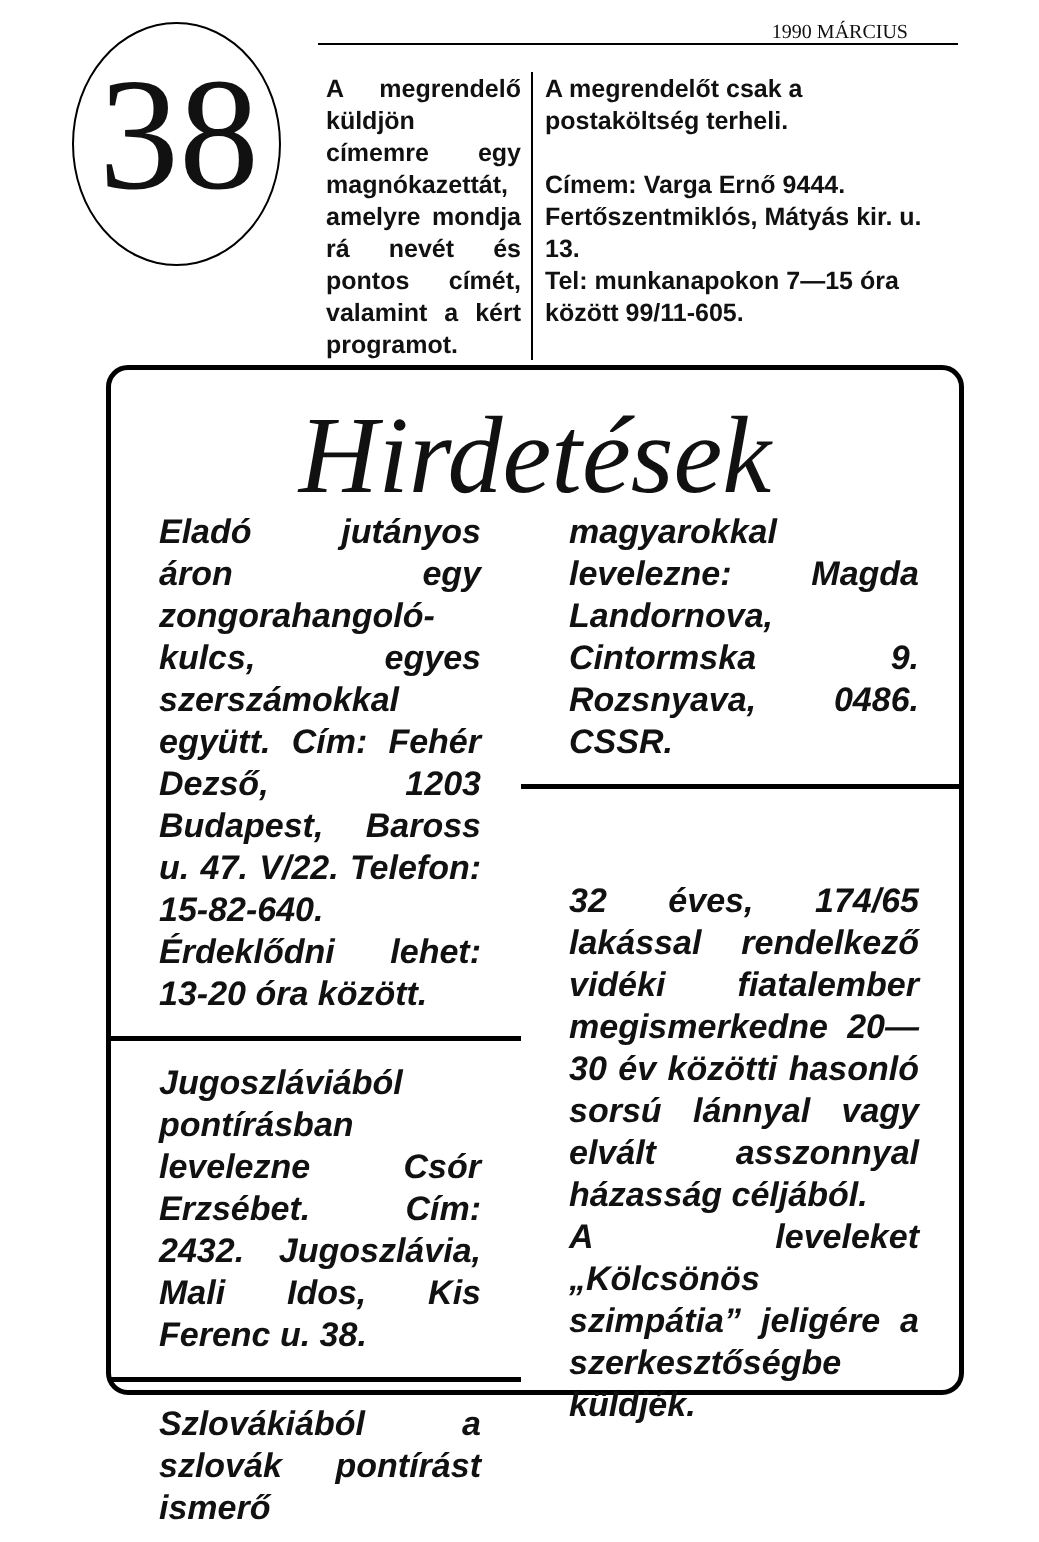1990 MÁRCIUS
38
A megrendelő küldjön címemre egy magnókazettát, amelyre mondja rá nevét és pontos címét, valamint a kért programot.
A megrendelőt csak a postaköltség terheli.
Címem: Varga Ernő 9444. Fertőszentmiklós, Mátyás kir. u. 13.
Tel: munkanapokon 7—15 óra között 99/11-605.
Hirdetések
Eladó jutányos áron egy zongorahangoló-kulcs, egyes szerszámokkal együtt. Cím: Fehér Dezső, 1203 Budapest, Baross u. 47. V/22. Telefon: 15-82-640. Érdeklődni lehet: 13-20 óra között.
Jugoszláviából pontírásban levelezne Csór Erzsébet. Cím: 2432. Jugoszlávia, Mali Idos, Kis Ferenc u. 38.
Szlovákiából a szlovák pontírást ismerő
magyarokkal levelezne: Magda Landornova, Cintormska 9. Rozsnyava, 0486. CSSR.
32 éves, 174/65 lakással rendelkező vidéki fiatalember megismerkedne 20—30 év közötti hasonló sorsú lánnyal vagy elvált asszonnyal házasság céljából.
A leveleket „Kölcsönös szimpátia” jeligére a szerkesztőségbe küldjék.